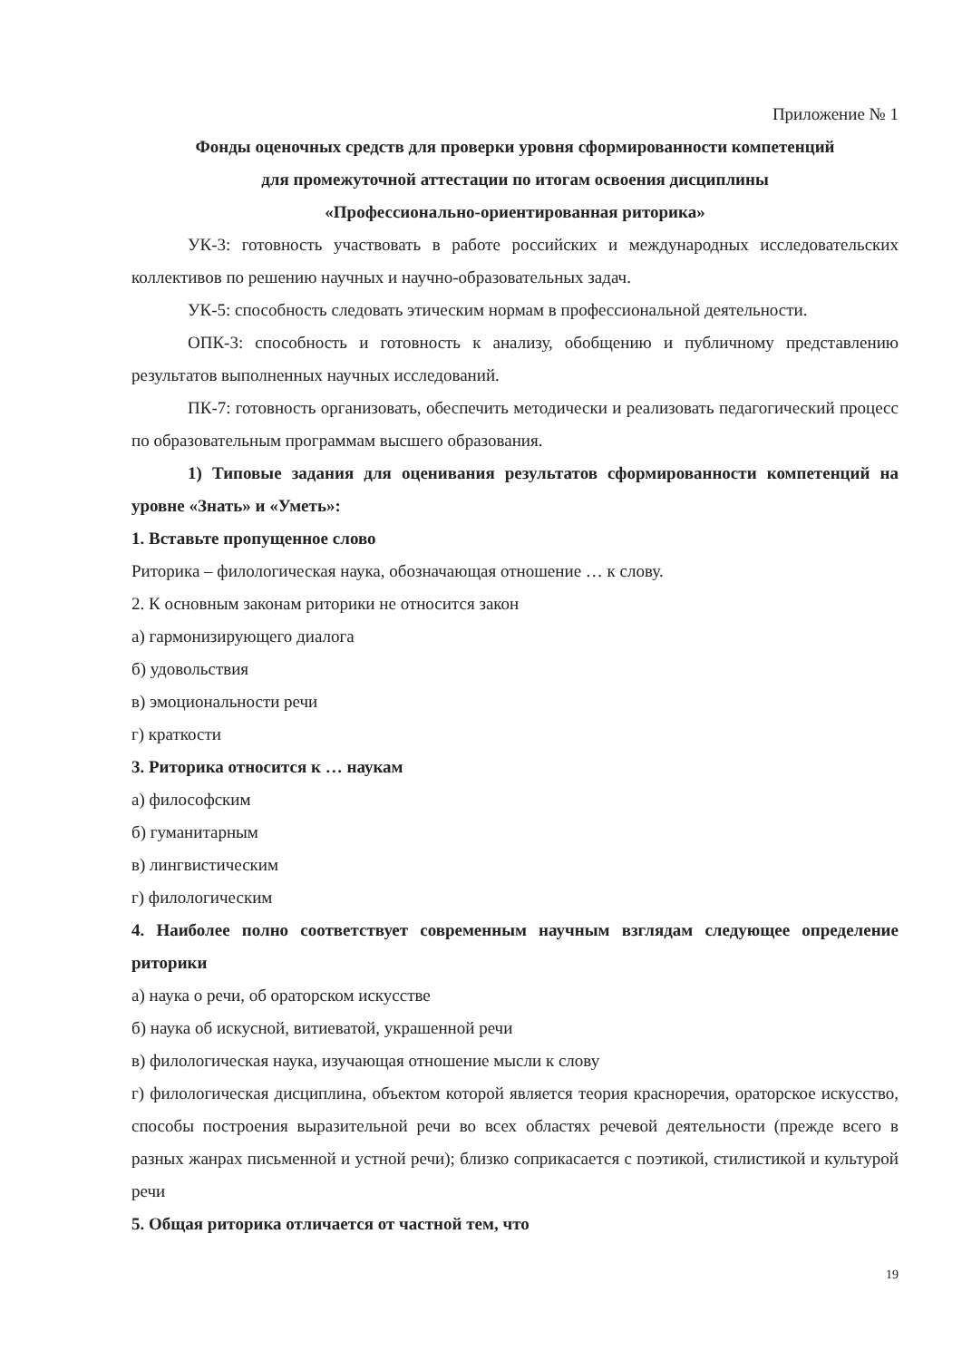Приложение № 1
Фонды оценочных средств для проверки уровня сформированности компетенций
для промежуточной аттестации по итогам освоения дисциплины
«Профессионально-ориентированная риторика»
УК-3: готовность участвовать в работе российских и международных исследовательских коллективов по решению научных и научно-образовательных задач.
УК-5: способность следовать этическим нормам в профессиональной деятельности.
ОПК-3: способность и готовность к анализу, обобщению и публичному представлению результатов выполненных научных исследований.
ПК-7: готовность организовать, обеспечить методически и реализовать педагогический процесс по образовательным программам высшего образования.
1) Типовые задания для оценивания результатов сформированности компетенций на уровне «Знать» и «Уметь»:
1. Вставьте пропущенное слово
Риторика – филологическая наука, обозначающая отношение … к слову.
2. К основным законам риторики не относится закон
а) гармонизирующего диалога
б) удовольствия
в) эмоциональности речи
г) краткости
3. Риторика относится к … наукам
а) философским
б) гуманитарным
в) лингвистическим
г) филологическим
4. Наиболее полно соответствует современным научным взглядам следующее определение риторики
а) наука о речи, об ораторском искусстве
б) наука об искусной, витиеватой, украшенной речи
в) филологическая наука, изучающая отношение мысли к слову
г) филологическая дисциплина, объектом которой является теория красноречия, ораторское искусство, способы построения выразительной речи во всех областях речевой деятельности (прежде всего в разных жанрах письменной и устной речи); близко соприкасается с поэтикой, стилистикой и культурой речи
5. Общая риторика отличается от частной тем, что
19